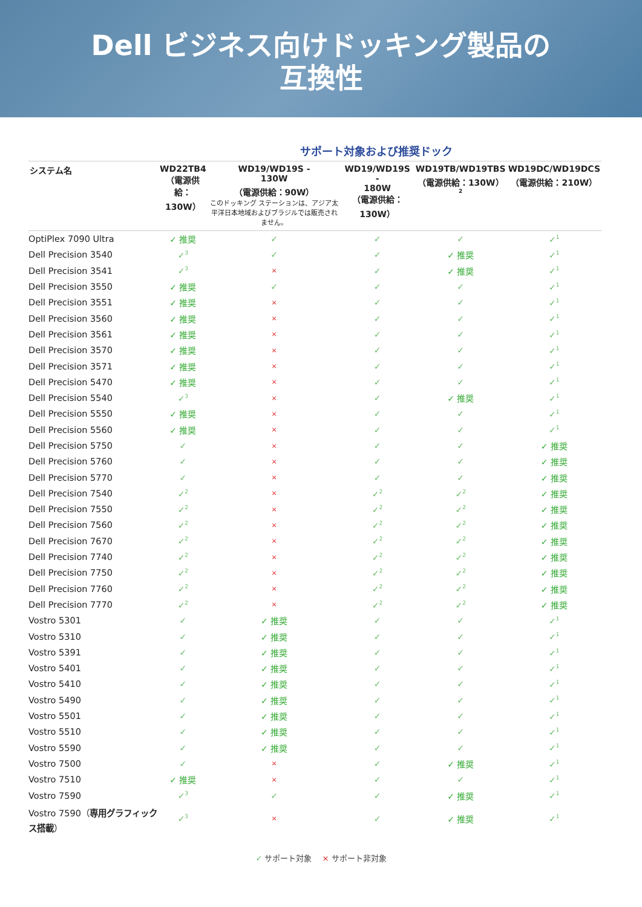Dell ビジネス向けドッキング製品の
互換性
サポート対象および推奨ドック
| システム名 | WD22TB4 （電源供給： 130W） | WD19/WD19S - 130W （電源供給：90W） このドッキング ステーションは、アジア太平洋日本地域およびブラジルでは販売されません。 | WD19/WD19S - 180W （電源供給：130W） | WD19TB/WD19TBS （電源供給：130W）<sup>2</sup> | WD19DC/WD19DCS （電源供給：210W） |
| --- | --- | --- | --- | --- | --- |
| OptiPlex 7090 Ultra | ✓ 推奨 | ✓ | ✓ | ✓ | ✓<sup>1</sup> |
| Dell Precision 3540 | ✓<sup>3</sup> | ✓ | ✓ | ✓ 推奨 | ✓<sup>1</sup> |
| Dell Precision 3541 | ✓<sup>3</sup> | × | ✓ | ✓ 推奨 | ✓<sup>1</sup> |
| Dell Precision 3550 | ✓ 推奨 | ✓ | ✓ | ✓ | ✓<sup>1</sup> |
| Dell Precision 3551 | ✓ 推奨 | × | ✓ | ✓ | ✓<sup>1</sup> |
| Dell Precision 3560 | ✓ 推奨 | × | ✓ | ✓ | ✓<sup>1</sup> |
| Dell Precision 3561 | ✓ 推奨 | × | ✓ | ✓ | ✓<sup>1</sup> |
| Dell Precision 3570 | ✓ 推奨 | × | ✓ | ✓ | ✓<sup>1</sup> |
| Dell Precision 3571 | ✓ 推奨 | × | ✓ | ✓ | ✓<sup>1</sup> |
| Dell Precision 5470 | ✓ 推奨 | × | ✓ | ✓ | ✓<sup>1</sup> |
| Dell Precision 5540 | ✓<sup>3</sup> | × | ✓ | ✓ 推奨 | ✓<sup>1</sup> |
| Dell Precision 5550 | ✓ 推奨 | × | ✓ | ✓ | ✓<sup>1</sup> |
| Dell Precision 5560 | ✓ 推奨 | × | ✓ | ✓ | ✓<sup>1</sup> |
| Dell Precision 5750 | ✓ | × | ✓ | ✓ | ✓ 推奨 |
| Dell Precision 5760 | ✓ | × | ✓ | ✓ | ✓ 推奨 |
| Dell Precision 5770 | ✓ | × | ✓ | ✓ | ✓ 推奨 |
| Dell Precision 7540 | ✓<sup>2</sup> | × | ✓<sup>2</sup> | ✓<sup>2</sup> | ✓ 推奨 |
| Dell Precision 7550 | ✓<sup>2</sup> | × | ✓<sup>2</sup> | ✓<sup>2</sup> | ✓ 推奨 |
| Dell Precision 7560 | ✓<sup>2</sup> | × | ✓<sup>2</sup> | ✓<sup>2</sup> | ✓ 推奨 |
| Dell Precision 7670 | ✓<sup>2</sup> | × | ✓<sup>2</sup> | ✓<sup>2</sup> | ✓ 推奨 |
| Dell Precision 7740 | ✓<sup>2</sup> | × | ✓<sup>2</sup> | ✓<sup>2</sup> | ✓ 推奨 |
| Dell Precision 7750 | ✓<sup>2</sup> | × | ✓<sup>2</sup> | ✓<sup>2</sup> | ✓ 推奨 |
| Dell Precision 7760 | ✓<sup>2</sup> | × | ✓<sup>2</sup> | ✓<sup>2</sup> | ✓ 推奨 |
| Dell Precision 7770 | ✓<sup>2</sup> | × | ✓<sup>2</sup> | ✓<sup>2</sup> | ✓ 推奨 |
| Vostro 5301 | ✓ | ✓ 推奨 | ✓ | ✓ | ✓<sup>1</sup> |
| Vostro 5310 | ✓ | ✓ 推奨 | ✓ | ✓ | ✓<sup>1</sup> |
| Vostro 5391 | ✓ | ✓ 推奨 | ✓ | ✓ | ✓<sup>1</sup> |
| Vostro 5401 | ✓ | ✓ 推奨 | ✓ | ✓ | ✓<sup>1</sup> |
| Vostro 5410 | ✓ | ✓ 推奨 | ✓ | ✓ | ✓<sup>1</sup> |
| Vostro 5490 | ✓ | ✓ 推奨 | ✓ | ✓ | ✓<sup>1</sup> |
| Vostro 5501 | ✓ | ✓ 推奨 | ✓ | ✓ | ✓<sup>1</sup> |
| Vostro 5510 | ✓ | ✓ 推奨 | ✓ | ✓ | ✓<sup>1</sup> |
| Vostro 5590 | ✓ | ✓ 推奨 | ✓ | ✓ | ✓<sup>1</sup> |
| Vostro 7500 | ✓ | × | ✓ | ✓ 推奨 | ✓<sup>1</sup> |
| Vostro 7510 | ✓ 推奨 | × | ✓ | ✓ | ✓<sup>1</sup> |
| Vostro 7590 | ✓<sup>3</sup> | ✓ | ✓ | ✓ 推奨 | ✓<sup>1</sup> |
| Vostro 7590（ 専用グラフィックス搭載 ） | ✓<sup>3</sup> | × | ✓ | ✓ 推奨 | ✓<sup>1</sup> |
✓ サポート対象　 × サポート非対象